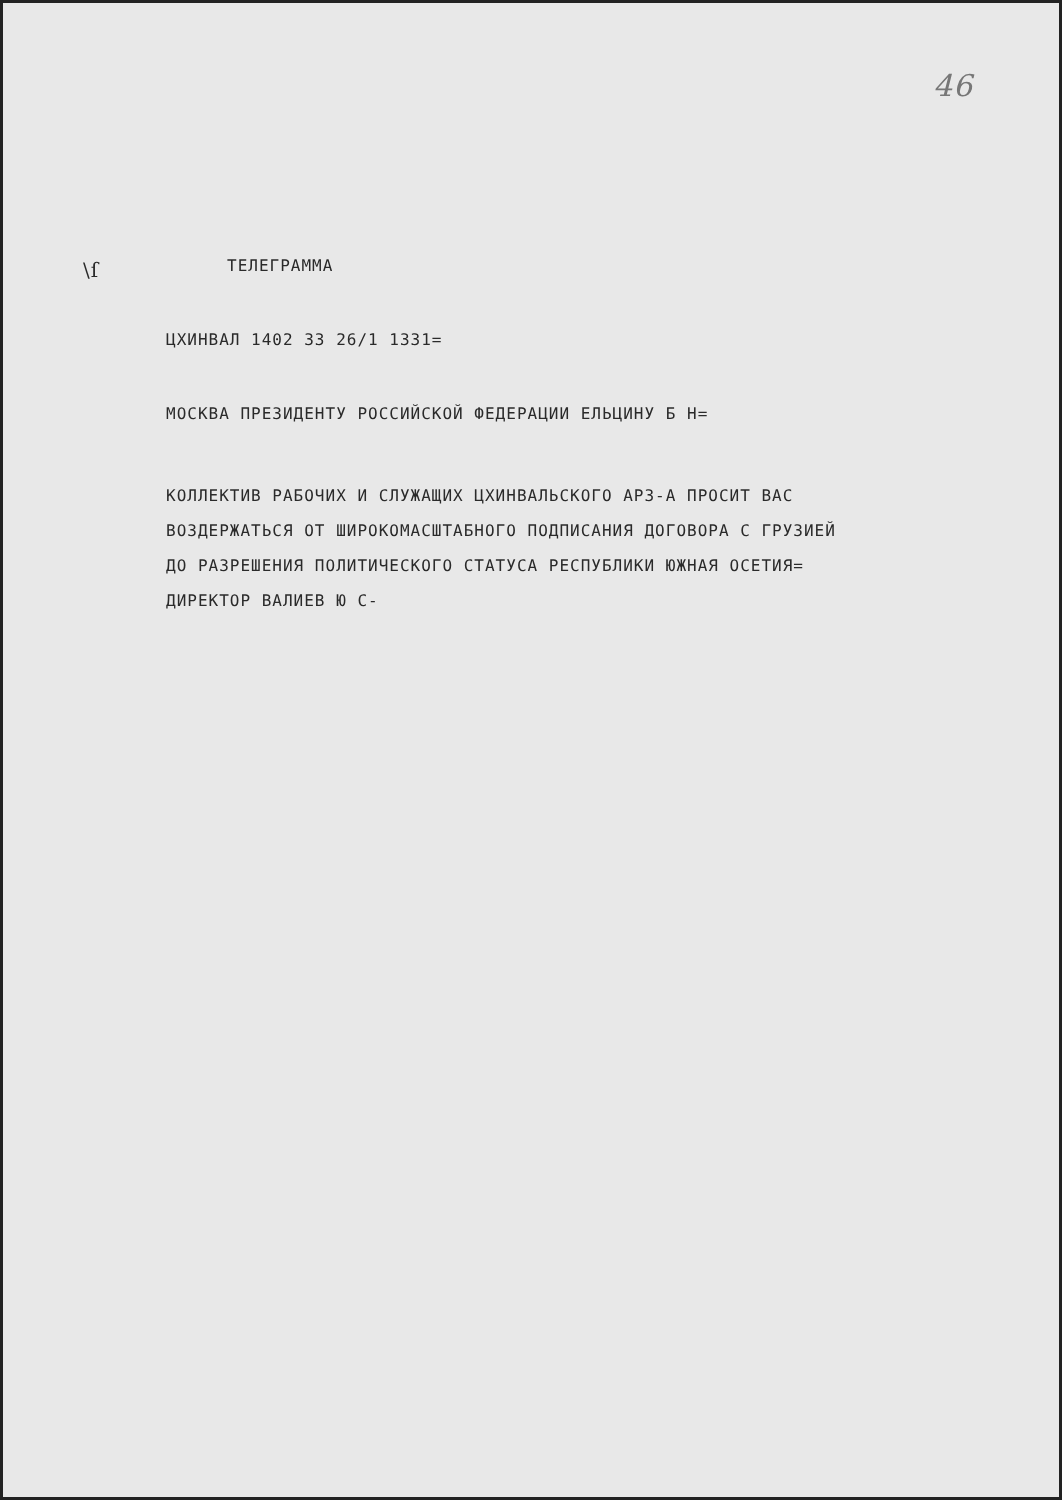46
\ſ
ТЕЛЕГРАММА
ЦХИНВАЛ 1402 33 26/1 1331=
МОСКВА ПРЕЗИДЕНТУ РОССИЙСКОЙ ФЕДЕРАЦИИ ЕЛЬЦИНУ Б Н=
КОЛЛЕКТИВ РАБОЧИХ И СЛУЖАЩИХ ЦХИНВАЛЬСКОГО АРЗ-А ПРОСИТ ВАС
ВОЗДЕРЖАТЬСЯ ОТ ШИРОКОМАСШТАБНОГО ПОДПИСАНИЯ ДОГОВОРА С ГРУЗИЕЙ
ДО РАЗРЕШЕНИЯ ПОЛИТИЧЕСКОГО СТАТУСА РЕСПУБЛИКИ ЮЖНАЯ ОСЕТИЯ=
ДИРЕКТОР ВАЛИЕВ Ю С-